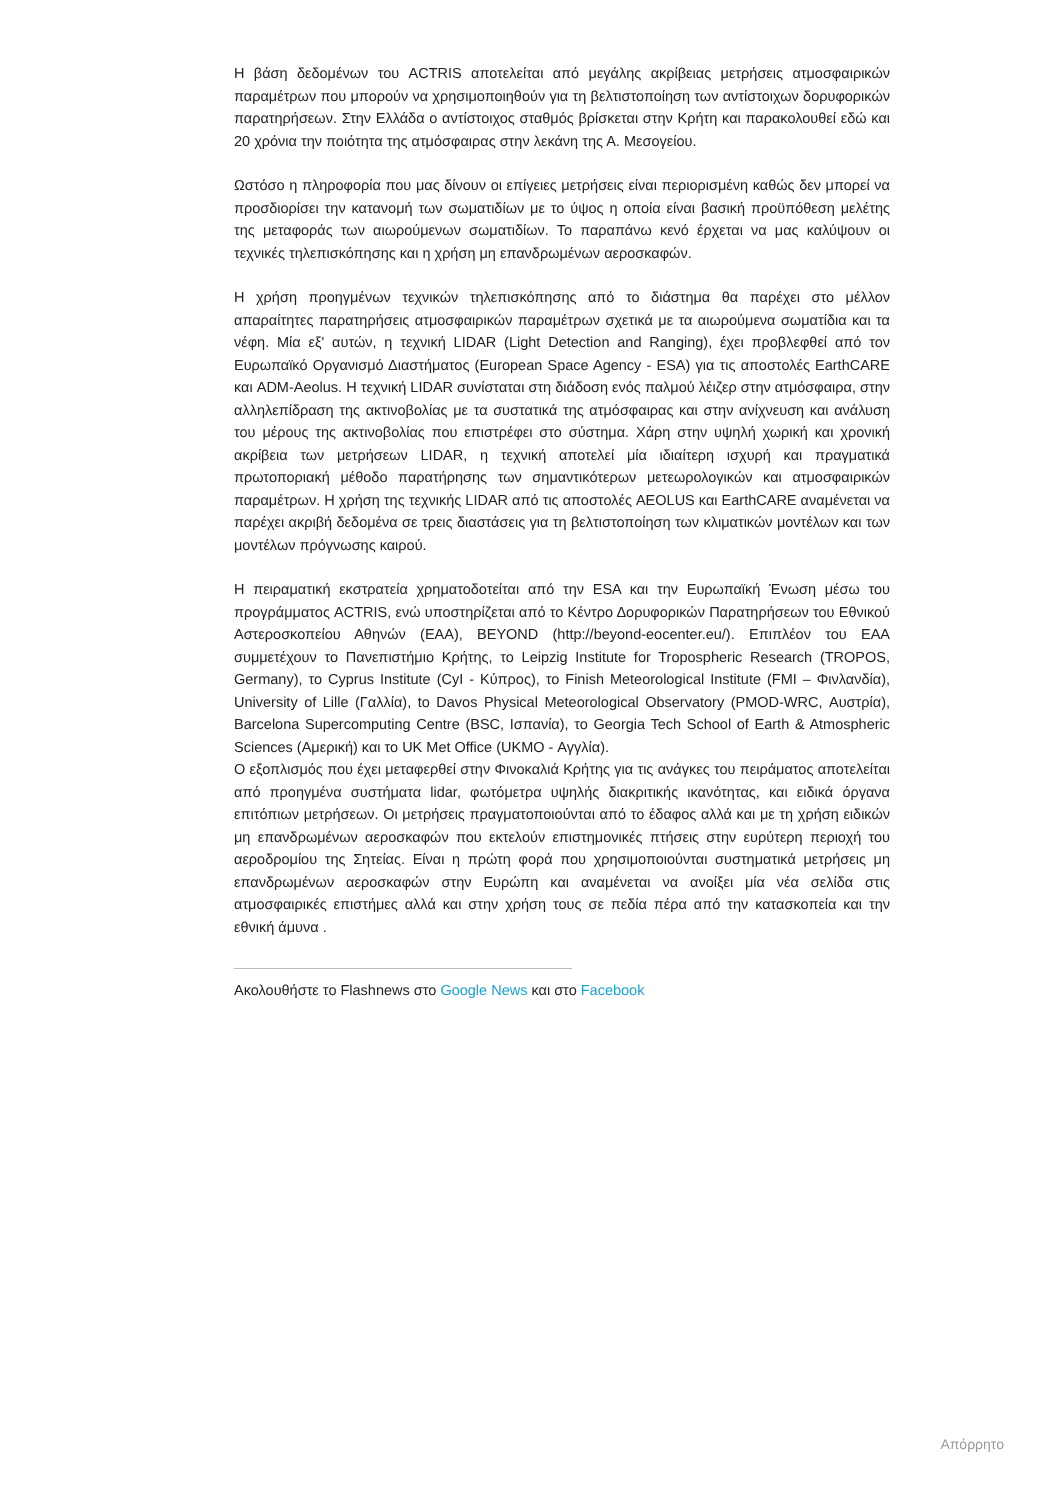Η βάση δεδομένων του ACTRIS αποτελείται από μεγάλης ακρίβειας μετρήσεις ατμοσφαιρικών παραμέτρων που μπορούν να χρησιμοποιηθούν για τη βελτιστοποίηση των αντίστοιχων δορυφορικών παρατηρήσεων. Στην Ελλάδα ο αντίστοιχος σταθμός βρίσκεται στην Κρήτη και παρακολουθεί εδώ και 20 χρόνια την ποιότητα της ατμόσφαιρας στην λεκάνη της Α. Μεσογείου.
Ωστόσο η πληροφορία που μας δίνουν οι επίγειες μετρήσεις είναι περιορισμένη καθώς δεν μπορεί να προσδιορίσει την κατανομή των σωματιδίων με το ύψος η οποία είναι βασική προϋπόθεση μελέτης της μεταφοράς των αιωρούμενων σωματιδίων. Το παραπάνω κενό έρχεται να μας καλύψουν οι τεχνικές τηλεπισκόπησης και η χρήση μη επανδρωμένων αεροσκαφών.
Η χρήση προηγμένων τεχνικών τηλεπισκόπησης από το διάστημα θα παρέχει στο μέλλον απαραίτητες παρατηρήσεις ατμοσφαιρικών παραμέτρων σχετικά με τα αιωρούμενα σωματίδια και τα νέφη. Μία εξ' αυτών, η τεχνική LIDAR (Light Detection and Ranging), έχει προβλεφθεί από τον Ευρωπαϊκό Οργανισμό Διαστήματος (European Space Agency - ESA) για τις αποστολές EarthCARE και ADM-Aeolus. Η τεχνική LIDAR συνίσταται στη διάδοση ενός παλμού λέιζερ στην ατμόσφαιρα, στην αλληλεπίδραση της ακτινοβολίας με τα συστατικά της ατμόσφαιρας και στην ανίχνευση και ανάλυση του μέρους της ακτινοβολίας που επιστρέφει στο σύστημα. Χάρη στην υψηλή χωρική και χρονική ακρίβεια των μετρήσεων LIDAR, η τεχνική αποτελεί μία ιδιαίτερη ισχυρή και πραγματικά πρωτοποριακή μέθοδο παρατήρησης των σημαντικότερων μετεωρολογικών και ατμοσφαιρικών παραμέτρων. Η χρήση της τεχνικής LIDAR από τις αποστολές AEOLUS και EarthCARE αναμένεται να παρέχει ακριβή δεδομένα σε τρεις διαστάσεις για τη βελτιστοποίηση των κλιματικών μοντέλων και των μοντέλων πρόγνωσης καιρού.
Η πειραματική εκστρατεία χρηματοδοτείται από την ESA και την Ευρωπαϊκή Ένωση μέσω του προγράμματος ACTRIS, ενώ υποστηρίζεται από το Κέντρο Δορυφορικών Παρατηρήσεων του Εθνικού Αστεροσκοπείου Αθηνών (ΕΑΑ), BEYOND (http://beyond-eocenter.eu/). Επιπλέον του ΕΑΑ συμμετέχουν το Πανεπιστήμιο Κρήτης, το Leipzig Institute for Tropospheric Research (TROPOS, Germany), το Cyprus Institute (CyI - Κύπρος), το Finish Meteorological Institute (FMI – Φινλανδία), University of Lille (Γαλλία), to Davos Physical Meteorological Observatory (PMOD-WRC, Αυστρία), Barcelona Supercomputing Centre (BSC, Ισπανία), το Georgia Tech School of Earth & Atmospheric Sciences (Αμερική) και το UK Met Office (UKMO - Αγγλία).
Ο εξοπλισμός που έχει μεταφερθεί στην Φινοκαλιά Κρήτης για τις ανάγκες του πειράματος αποτελείται από προηγμένα συστήματα lidar, φωτόμετρα υψηλής διακριτικής ικανότητας, και ειδικά όργανα επιτόπιων μετρήσεων. Οι μετρήσεις πραγματοποιούνται από το έδαφος αλλά και με τη χρήση ειδικών μη επανδρωμένων αεροσκαφών που εκτελούν επιστημονικές πτήσεις στην ευρύτερη περιοχή του αεροδρομίου της Σητείας. Είναι η πρώτη φορά που χρησιμοποιούνται συστηματικά μετρήσεις μη επανδρωμένων αεροσκαφών στην Ευρώπη και αναμένεται να ανοίξει μία νέα σελίδα στις ατμοσφαιρικές επιστήμες αλλά και στην χρήση τους σε πεδία πέρα από την κατασκοπεία και την εθνική άμυνα .
Ακολουθήστε το Flashnews στο Google News και στο Facebook
Απόρρητο